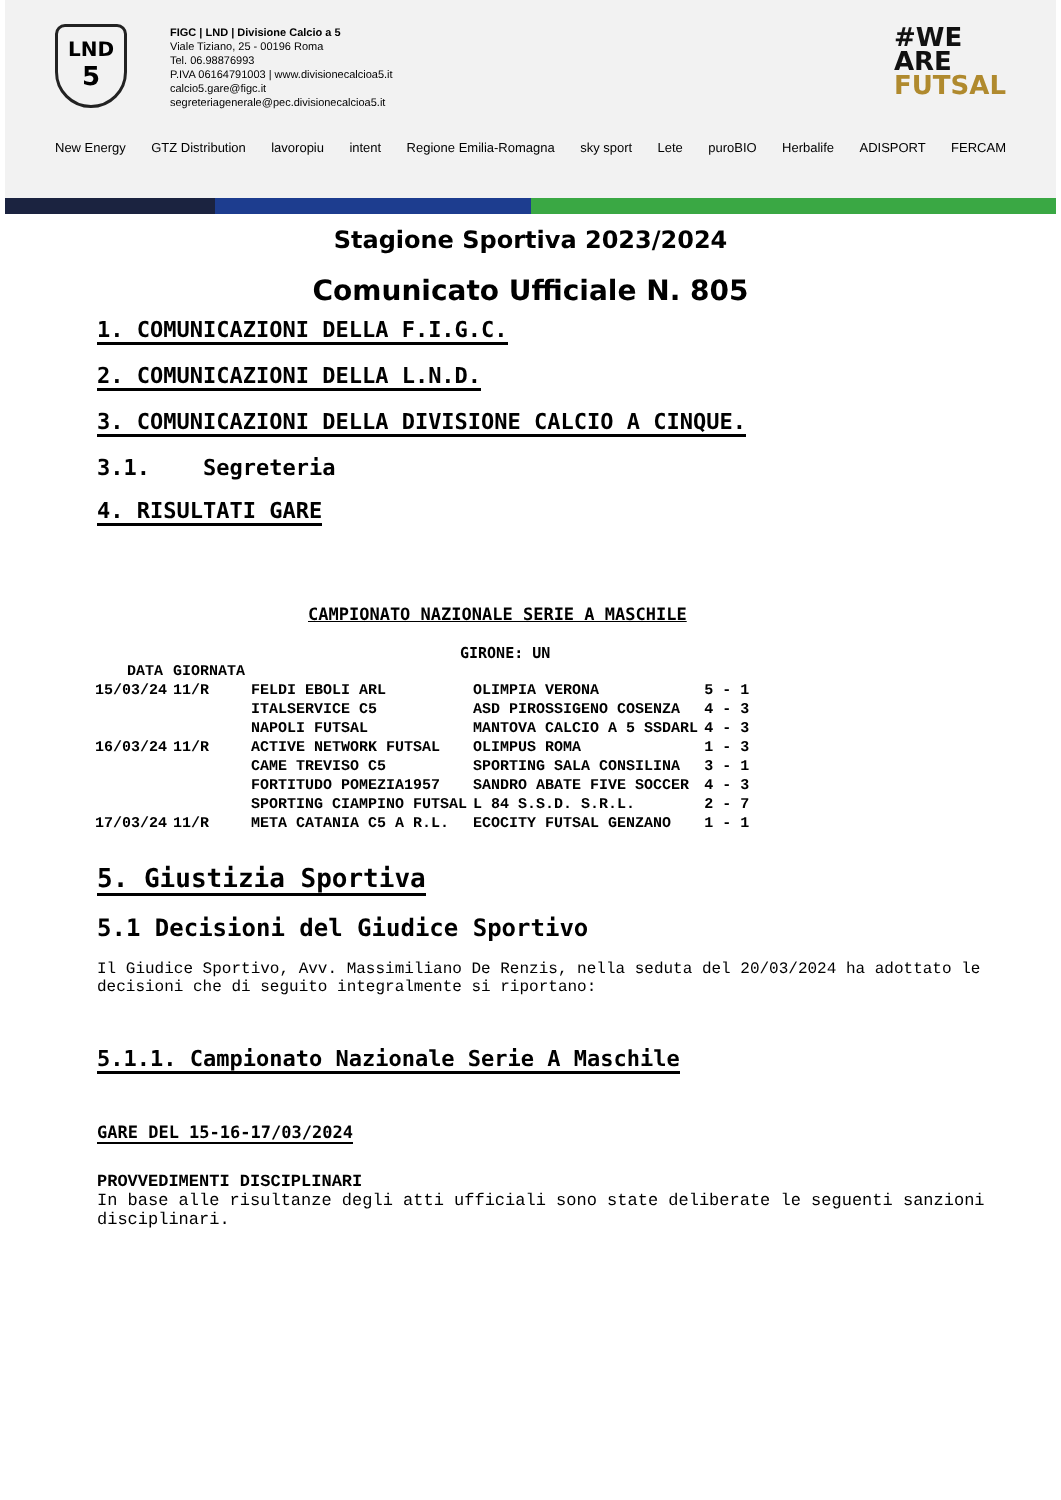LND
5
FIGC | LND | Divisione Calcio a 5
Viale Tiziano, 25 - 00196 Roma
Tel. 06.98876993
P.IVA 06164791003 | www.divisionecalcioa5.it
calcio5.gare@figc.it
segreteriagenerale@pec.divisionecalcioa5.it
#WE
ARE
FUTSAL
New Energy GTZ Distribution lavoropiu intent Regione Emilia-Romagna sky sport Lete puroBIO Herbalife ADISPORT FERCAM
Stagione Sportiva 2023/2024
Comunicato Ufficiale N. 805
1. COMUNICAZIONI DELLA F.I.G.C.
2. COMUNICAZIONI DELLA L.N.D.
3. COMUNICAZIONI DELLA DIVISIONE CALCIO A CINQUE.
3.1. Segreteria
4. RISULTATI GARE
CAMPIONATO NAZIONALE SERIE A MASCHILE
GIRONE: UN
| DATA | GIORNATA | | | |
| --- | --- | --- | --- | --- |
| 15/03/24 | 11/R | FELDI EBOLI ARL | OLIMPIA VERONA | 5 - 1 |
| | | ITALSERVICE C5 | ASD PIROSSIGENO COSENZA | 4 - 3 |
| | | NAPOLI FUTSAL | MANTOVA CALCIO A 5 SSDARL | 4 - 3 |
| 16/03/24 | 11/R | ACTIVE NETWORK FUTSAL | OLIMPUS ROMA | 1 - 3 |
| | | CAME TREVISO C5 | SPORTING SALA CONSILINA | 3 - 1 |
| | | FORTITUDO POMEZIA1957 | SANDRO ABATE FIVE SOCCER | 4 - 3 |
| | | SPORTING CIAMPINO FUTSAL | L 84 S.S.D. S.R.L. | 2 - 7 |
| 17/03/24 | 11/R | META CATANIA C5 A R.L. | ECOCITY FUTSAL GENZANO | 1 - 1 |
5. Giustizia Sportiva
5.1 Decisioni del Giudice Sportivo
Il Giudice Sportivo, Avv. Massimiliano De Renzis, nella seduta del 20/03/2024 ha adottato le decisioni che di seguito integralmente si riportano:
5.1.1. Campionato Nazionale Serie A Maschile
GARE DEL 15-16-17/03/2024
PROVVEDIMENTI DISCIPLINARI
In base alle risultanze degli atti ufficiali sono state deliberate le seguenti sanzioni disciplinari.